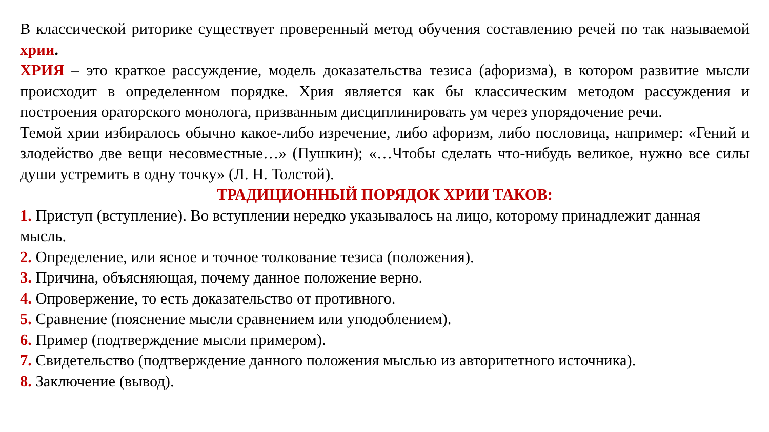В классической риторике существует проверенный метод обучения составлению речей по так называемой хрии.
ХРИЯ – это краткое рассуждение, модель доказательства тезиса (афоризма), в котором развитие мысли происходит в определенном порядке. Хрия является как бы классическим методом рассуждения и построения ораторского монолога, призванным дисциплинировать ум через упорядочение речи.
Темой хрии избиралось обычно какое-либо изречение, либо афоризм, либо пословица, например: «Гений и злодейство две вещи несовместные…» (Пушкин); «…Чтобы сделать что-нибудь великое, нужно все силы души устремить в одну точку» (Л. Н. Толстой).
ТРАДИЦИОННЫЙ ПОРЯДОК ХРИИ ТАКОВ:
1. Приступ (вступление). Во вступлении нередко указывалось на лицо, которому принадлежит данная мысль.
2. Определение, или ясное и точное толкование тезиса (положения).
3. Причина, объясняющая, почему данное положение верно.
4. Опровержение, то есть доказательство от противного.
5. Сравнение (пояснение мысли сравнением или уподоблением).
6. Пример (подтверждение мысли примером).
7. Свидетельство (подтверждение данного положения мыслью из авторитетного источника).
8. Заключение (вывод).